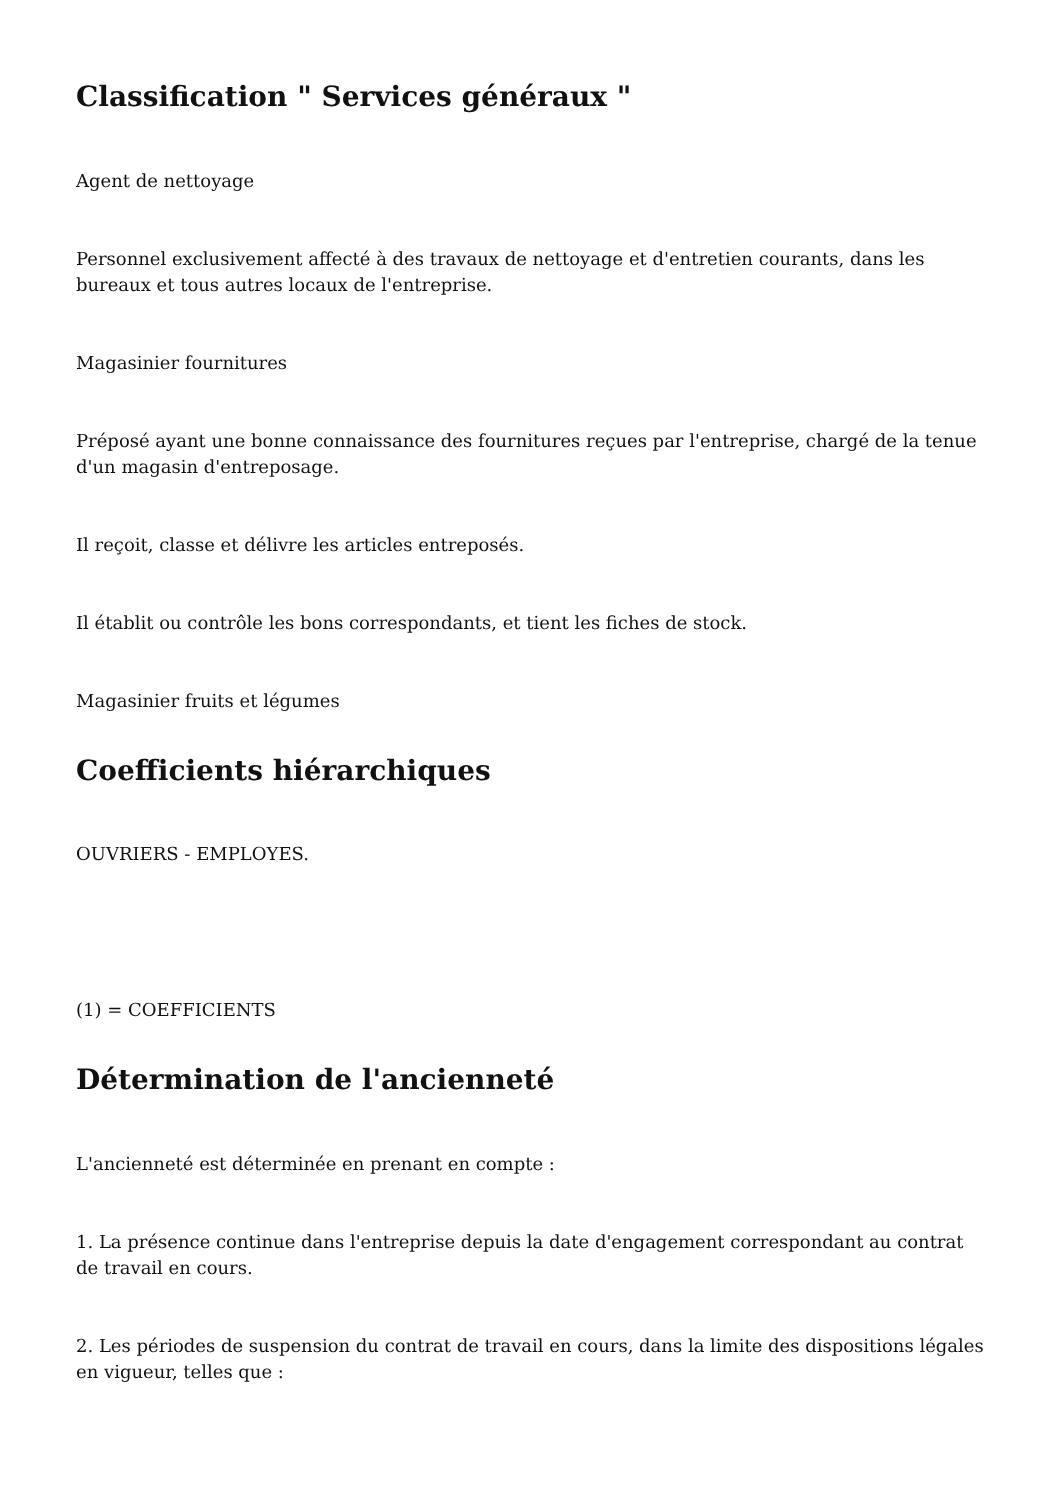Classification " Services généraux "
Agent de nettoyage
Personnel exclusivement affecté à des travaux de nettoyage et d'entretien courants, dans les bureaux et tous autres locaux de l'entreprise.
Magasinier fournitures
Préposé ayant une bonne connaissance des fournitures reçues par l'entreprise, chargé de la tenue d'un magasin d'entreposage.
Il reçoit, classe et délivre les articles entreposés.
Il établit ou contrôle les bons correspondants, et tient les fiches de stock.
Magasinier fruits et légumes
Coefficients hiérarchiques
OUVRIERS - EMPLOYES.
(1) = COEFFICIENTS
Détermination de l'ancienneté
L'ancienneté est déterminée en prenant en compte :
1. La présence continue dans l'entreprise depuis la date d'engagement correspondant au contrat de travail en cours.
2. Les périodes de suspension du contrat de travail en cours, dans la limite des dispositions légales en vigueur, telles que :